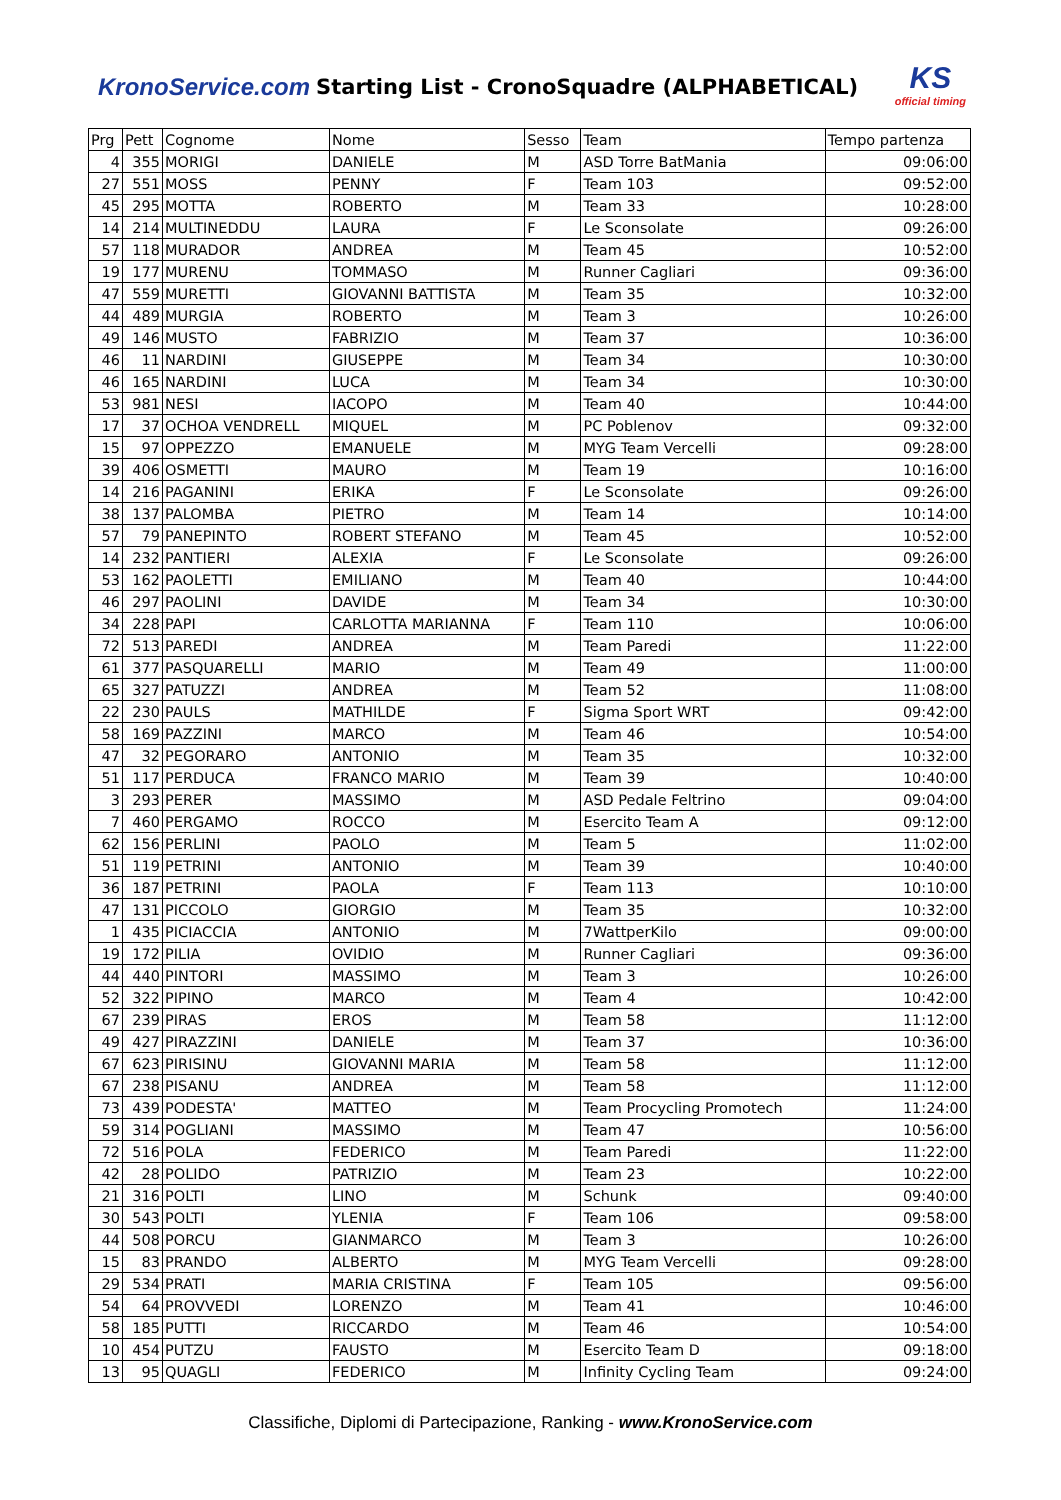KronoService.com Starting List - CronoSquadre (ALPHABETICAL)
KS
official timing
| Prg | Pett | Cognome | Nome | Sesso | Team | Tempo partenza |
| --- | --- | --- | --- | --- | --- | --- |
| 4 | 355 | MORIGI | DANIELE | M | ASD Torre BatMania | 09:06:00 |
| 27 | 551 | MOSS | PENNY | F | Team 103 | 09:52:00 |
| 45 | 295 | MOTTA | ROBERTO | M | Team 33 | 10:28:00 |
| 14 | 214 | MULTINEDDU | LAURA | F | Le Sconsolate | 09:26:00 |
| 57 | 118 | MURADOR | ANDREA | M | Team 45 | 10:52:00 |
| 19 | 177 | MURENU | TOMMASO | M | Runner Cagliari | 09:36:00 |
| 47 | 559 | MURETTI | GIOVANNI BATTISTA | M | Team 35 | 10:32:00 |
| 44 | 489 | MURGIA | ROBERTO | M | Team 3 | 10:26:00 |
| 49 | 146 | MUSTO | FABRIZIO | M | Team 37 | 10:36:00 |
| 46 | 11 | NARDINI | GIUSEPPE | M | Team 34 | 10:30:00 |
| 46 | 165 | NARDINI | LUCA | M | Team 34 | 10:30:00 |
| 53 | 981 | NESI | IACOPO | M | Team 40 | 10:44:00 |
| 17 | 37 | OCHOA VENDRELL | MIQUEL | M | PC Poblenov | 09:32:00 |
| 15 | 97 | OPPEZZO | EMANUELE | M | MYG Team Vercelli | 09:28:00 |
| 39 | 406 | OSMETTI | MAURO | M | Team 19 | 10:16:00 |
| 14 | 216 | PAGANINI | ERIKA | F | Le Sconsolate | 09:26:00 |
| 38 | 137 | PALOMBA | PIETRO | M | Team 14 | 10:14:00 |
| 57 | 79 | PANEPINTO | ROBERT STEFANO | M | Team 45 | 10:52:00 |
| 14 | 232 | PANTIERI | ALEXIA | F | Le Sconsolate | 09:26:00 |
| 53 | 162 | PAOLETTI | EMILIANO | M | Team 40 | 10:44:00 |
| 46 | 297 | PAOLINI | DAVIDE | M | Team 34 | 10:30:00 |
| 34 | 228 | PAPI | CARLOTTA MARIANNA | F | Team 110 | 10:06:00 |
| 72 | 513 | PAREDI | ANDREA | M | Team Paredi | 11:22:00 |
| 61 | 377 | PASQUARELLI | MARIO | M | Team 49 | 11:00:00 |
| 65 | 327 | PATUZZI | ANDREA | M | Team 52 | 11:08:00 |
| 22 | 230 | PAULS | MATHILDE | F | Sigma Sport WRT | 09:42:00 |
| 58 | 169 | PAZZINI | MARCO | M | Team 46 | 10:54:00 |
| 47 | 32 | PEGORARO | ANTONIO | M | Team 35 | 10:32:00 |
| 51 | 117 | PERDUCA | FRANCO MARIO | M | Team 39 | 10:40:00 |
| 3 | 293 | PERER | MASSIMO | M | ASD Pedale Feltrino | 09:04:00 |
| 7 | 460 | PERGAMO | ROCCO | M | Esercito Team A | 09:12:00 |
| 62 | 156 | PERLINI | PAOLO | M | Team 5 | 11:02:00 |
| 51 | 119 | PETRINI | ANTONIO | M | Team 39 | 10:40:00 |
| 36 | 187 | PETRINI | PAOLA | F | Team 113 | 10:10:00 |
| 47 | 131 | PICCOLO | GIORGIO | M | Team 35 | 10:32:00 |
| 1 | 435 | PICIACCIA | ANTONIO | M | 7WattperKilo | 09:00:00 |
| 19 | 172 | PILIA | OVIDIO | M | Runner Cagliari | 09:36:00 |
| 44 | 440 | PINTORI | MASSIMO | M | Team 3 | 10:26:00 |
| 52 | 322 | PIPINO | MARCO | M | Team 4 | 10:42:00 |
| 67 | 239 | PIRAS | EROS | M | Team 58 | 11:12:00 |
| 49 | 427 | PIRAZZINI | DANIELE | M | Team 37 | 10:36:00 |
| 67 | 623 | PIRISINU | GIOVANNI MARIA | M | Team 58 | 11:12:00 |
| 67 | 238 | PISANU | ANDREA | M | Team 58 | 11:12:00 |
| 73 | 439 | PODESTA' | MATTEO | M | Team Procycling Promotech | 11:24:00 |
| 59 | 314 | POGLIANI | MASSIMO | M | Team 47 | 10:56:00 |
| 72 | 516 | POLA | FEDERICO | M | Team Paredi | 11:22:00 |
| 42 | 28 | POLIDO | PATRIZIO | M | Team 23 | 10:22:00 |
| 21 | 316 | POLTI | LINO | M | Schunk | 09:40:00 |
| 30 | 543 | POLTI | YLENIA | F | Team 106 | 09:58:00 |
| 44 | 508 | PORCU | GIANMARCO | M | Team 3 | 10:26:00 |
| 15 | 83 | PRANDO | ALBERTO | M | MYG Team Vercelli | 09:28:00 |
| 29 | 534 | PRATI | MARIA CRISTINA | F | Team 105 | 09:56:00 |
| 54 | 64 | PROVVEDI | LORENZO | M | Team 41 | 10:46:00 |
| 58 | 185 | PUTTI | RICCARDO | M | Team 46 | 10:54:00 |
| 10 | 454 | PUTZU | FAUSTO | M | Esercito Team D | 09:18:00 |
| 13 | 95 | QUAGLI | FEDERICO | M | Infinity Cycling Team | 09:24:00 |
Classifiche, Diplomi di Partecipazione, Ranking - www.KronoService.com